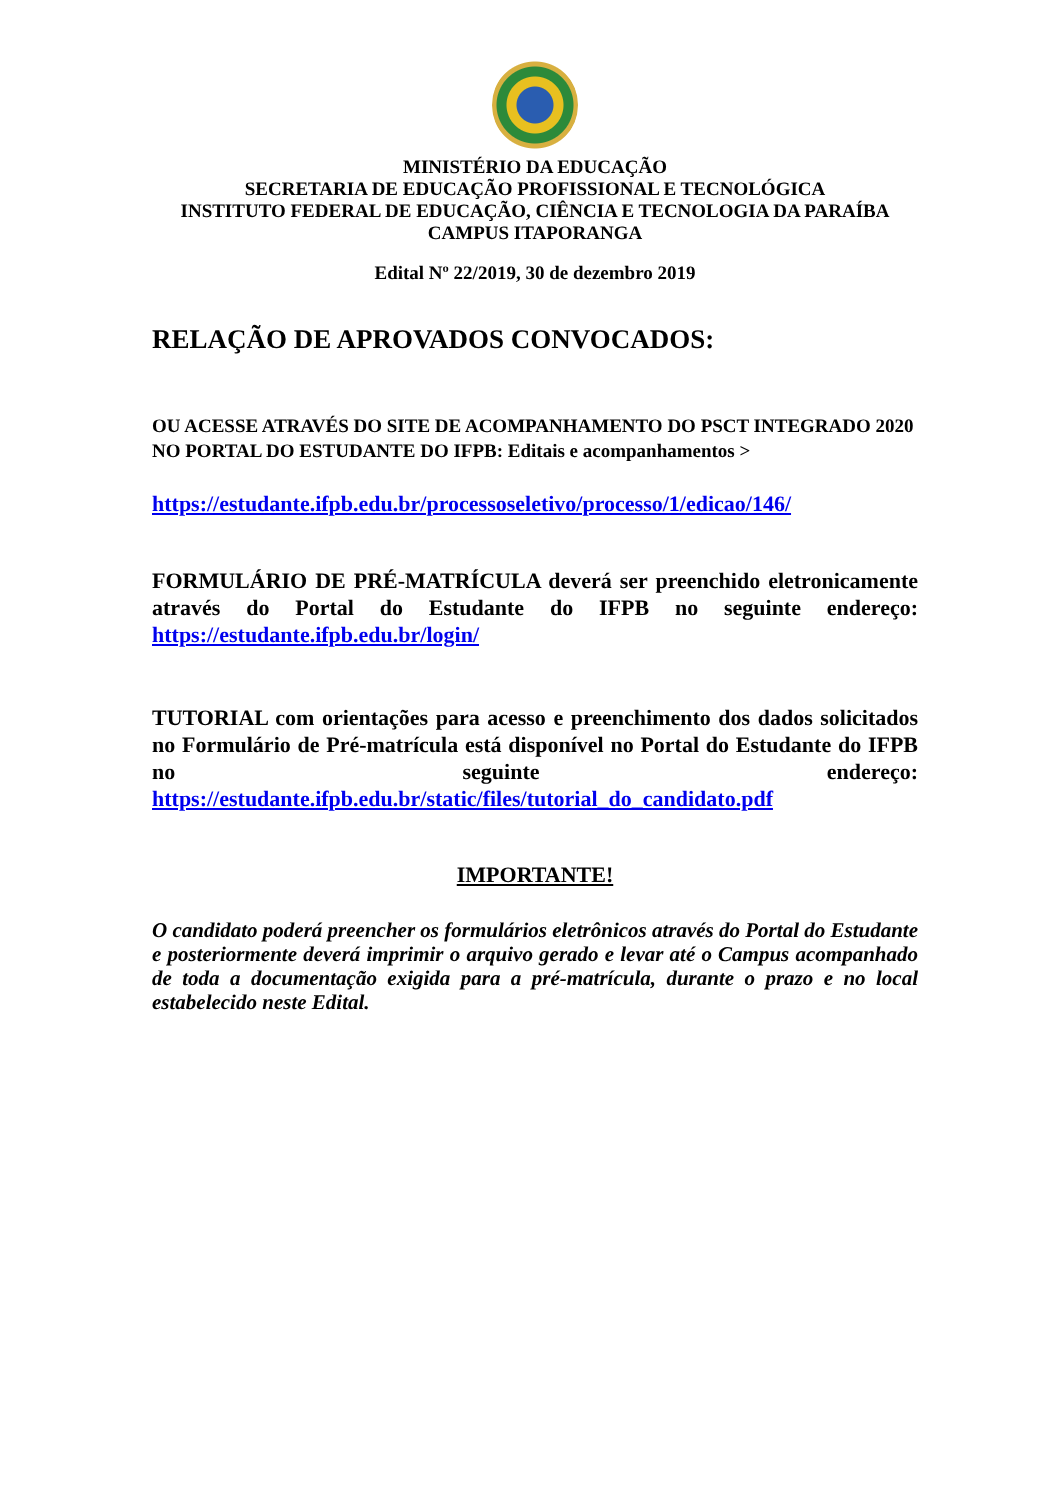MINISTÉRIO DA EDUCAÇÃO
SECRETARIA DE EDUCAÇÃO PROFISSIONAL E TECNOLÓGICA
INSTITUTO FEDERAL DE EDUCAÇÃO, CIÊNCIA E TECNOLOGIA DA PARAÍBA
CAMPUS ITAPORANGA
Edital Nº 22/2019, 30 de dezembro 2019
RELAÇÃO DE APROVADOS CONVOCADOS:
OU ACESSE ATRAVÉS DO SITE DE ACOMPANHAMENTO DO PSCT INTEGRADO 2020 NO PORTAL DO ESTUDANTE DO IFPB: Editais e acompanhamentos >
https://estudante.ifpb.edu.br/processoseletivo/processo/1/edicao/146/
FORMULÁRIO DE PRÉ-MATRÍCULA deverá ser preenchido eletronicamente através do Portal do Estudante do IFPB no seguinte endereço: https://estudante.ifpb.edu.br/login/
TUTORIAL com orientações para acesso e preenchimento dos dados solicitados no Formulário de Pré-matrícula está disponível no Portal do Estudante do IFPB no seguinte endereço: https://estudante.ifpb.edu.br/static/files/tutorial_do_candidato.pdf
IMPORTANTE!
O candidato poderá preencher os formulários eletrônicos através do Portal do Estudante e posteriormente deverá imprimir o arquivo gerado e levar até o Campus acompanhado de toda a documentação exigida para a pré-matrícula, durante o prazo e no local estabelecido neste Edital.